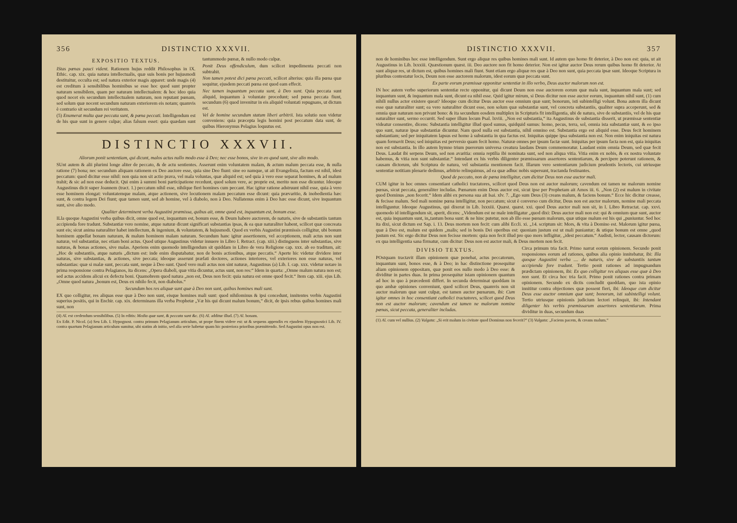356 DISTINCTIO XXXVII.
EXPOSITIO TEXTUS.
IStas pœnas pauci vident. Rationem hujus reddit Philosophus in IX. Ethic. cap. xix. quia natura intellectualis, quæ suis bonis per hujusmodi destituitur, occulta est; sed natura exterior magis apparet: unde magis (4) est creditum à sensibilibus hominibus se esse hoc quod sunt propter naturam sensibilem, quam per naturam intellectualem: & hoc ideo quia quod nocet eis secundum intellectualem naturam, non reputant pœnam, sed solum quæ nocent secundum naturam exteriorem eis notam; quamvis è contrario sit secundum rei veritatem.
(5) Enumerat multa quæ peccata sunt, & pœna peccati. Intelligendum est de his quæ sunt in genere culpæ; alias falsum esset: quia quædam sunt tantummodo pœnæ, & nullo modo culpæ.
Ponit Deus offendiculum, dum scilicet impedimenta peccati non subtrahit.
Non tamen potest dici pœna peccati, scilicet alterius: quia illa pœna quæ sequitur, ejusdem peccati pœna est quod eam effecit.
Nec tamen inquantum peccata sunt, à Deo sunt. Quia peccata sunt aliquid, inquantum à voluntate procedunt; sed pœna peccata fiunt, secundum (6) quod invenitur in eis aliquid voluntati repugnans, ut dictum est.
Vel de homine secundum statum liberi arbitrii. Ista solutio non videtur conveniens: quia præcepta legis homini post peccatum data sunt, de quibus Hieronymus Pelagius loquutus est.
DISTINCTIO XXXVII.
Aliorum ponit sententiam, qui dicunt, malos actus nullo modo esse à Deo; nec esse bonos, sive in eo quod sunt, sive alio modo.
SUnt autem & alii plurimi longe aliter de peccato, & de actu sentientes. Asserunt enim voluntatem malam, & actum malum peccata esse, & nulla ratione (7) bona; nec secundum aliquam rationem ex Deo auctore esse, quia sine Deo fiunt: sine eo namque, ut ait Evangelista, factum est nihil, idest peccatum: quod dicitur esse nihil: non quia non sit actio prava, vel mala voluntas, quæ aliquid est; sed quia à vero esse separat homines, & ad malum trahit; & sic ad non esse deducit. Qui enim à summi boni participatione recedunt, quod solum vere, ac proprie est, merito non esse dicuntur. Ideoque Augustinus dicit super Joannem (tract. 1.) peccatum nihil esse, nihilque fieri homines cum peccant. Hac igitur ratione adstruunt nihil esse, quia à vero esse hominem elongat: voluntatemque malam, atque actionem, sive locutionem malam peccatum esse dicunt: quia prævaritio, & inobedientia hæc sunt, & contra legem Dei fiunt; quæ tamen sunt, sed ab homine, vel à diabolo, non à Deo. Nullatenus enim à Deo hæc esse dicunt, sive inquantum sunt, sive alio modo.
Qualiter determinent verba Augustini præmissa, quibus ait, omne quod est, inquantum est, bonum esse.
ILla quoque Augustini verba quibus dicit, omne quod est, inquantum est, bonum esse, & Deum habere auctorem, de naturis, sive de substantiis tantum accipienda fore tradunt. Substantiæ vero nomine, atque naturæ dicunt significari substantias ipsas, & ea quæ naturaliter habent, scilicet quæ concreata sunt eis; sicut anima naturaliter habet intellectum, & ingenium, & voluntatem, & hujusmodi. Quod ex verbis Augustini præmissis colligitur, ubi bonum hominem appellat bonam naturam, & malum hominem malam naturam. Secundum hanc igitur assertionem, vel acceptionem, mali actus non sunt naturæ, vel substantiæ, nec etiam boni actus. Quod utique Augustinus videtur innuere in Libro I. Retract. (cap. xiii.) distinguens inter substantias, sive naturas, & bonas actiones, sive malas. Aperiens enim quomodo intelligendum sit quiddam in Libro de vera Religione cap. xxx. ab eo traditum, ait: „Hoc de substantiis, atque naturis „dictum est: inde enim disputabatur, non de bonis actionibus, atque peccatis.“ Aperte hic videtur dividere inter naturas, sive substantias, & actiones, sive peccata; ideoque asserunt præfati doctores, actiones interiores, vel exteriores non esse naturas, vel substantias: quæ si malæ sunt, peccata sunt, neque à Deo sunt. Quod vero mali actus non sint naturæ, Augustinus (a) Lib. I. cap. xxx. videtur notare in prima responsione contra Pelagianos, ita dicens: „Opera diaboli, quæ vitia dicuntur, actus sunt, non res:“ Idem in quarta: „Omne malum natura non est; sed actus accidens alicui ex defectu boni. Quamobrem quod natura „non est, Deus non fecit: quia natura est omne quod fecit.“ Item cap. xiii. ejus Lib. „Omne quod natura „bonum est, Deus ex nihilo fecit, non diabolus.“
Secundum hos res aliquæ sunt quæ à Deo non sunt, quibus homines mali sunt.
EX quo colligitur, res aliquas esse quæ à Deo non sunt, eisque homines mali sunt: quod nihilominus & ipsi concedunt, innitentes verbis Augustini superius positis, qui in Enchir. cap. xix. determinans illa verba Prophetæ „Væ his qui dicunt malum bonum,“ dicit, de ipsis rebus quibus homines mali sunt, non
(4) Al. est credendum sensibilibus. (5) In editis: Media quæ sunt, & peccata sunt &c. (6) Al. additur illud. (7) Al. bonam.
Ex Edit. P. Nicol. (a) Seu Lib. I. Hypognost. contra primum Pelagianum articulum, ut prope finem videre est: ut & sequens appendix ex ejusdem Hypognostici Lib. IV. contra quartum Pelagianum articulum sumitur, ubi statim ab initio, sed alia serie habetur quam hic posteriora prioribus præmittendo. Sed Augustini opus non est.
DISTINCTIO XXXVII. 357
non de hominibus hoc esse intelligendum. Sunt ergo aliquæ res quibus homines mali sunt. Id autem quo homo fit deterior, à Deo non est: quia, ut ait Augustinus in Lib. lxxxiii. Quæstionum quæst. iii. Deo auctore non fit homo deterior. Non est igitur auctor Deus rerum quibus homo fit deterior. At sunt aliquæ res, ut dictum est, quibus homines mali fiunt. Sunt etiam ergo aliquæ res quæ à Deo non sunt, quia peccata ipsæ sunt. Ideoque Scriptura in pluribus contestatur locis, Deum non esse auctorem malorum, idest eorum quæ peccata sunt.
Ex parte eorum præmissæ opponitur sententiæ in illo verbo, Deus auctor malorum non est.
IN hoc autem verbo superiorum sententiæ recte opponitur, qui dicunt Deum non esse auctorem eorum quæ mala sunt, inquantum mala sunt; sed inquantum sunt, & inquantum mala sunt, dicunt ea nihil esse. Quid igitur mirum, si Deus dicitur non esse auctor eorum, inquantum nihil sunt, (1) cum nihili nullus actor existere queat? Ideoque cum dicitur Deus auctor esse omnium quæ sunt; bonorum, isti subintelligi volunt. Bona autem illa dicunt esse quæ naturaliter sunt; ea vero naturaliter dicunt esse, non solum quæ substantiæ sunt, vel concreta substantiis, qualiter supra acceperunt, sed & omnia quæ naturam non privant bono: & ita secundum eosdem multiplex in Scripturis fit intelligentia, ubi de natura, sive de substantiis, vel de his quæ naturaliter sunt, sermo occurrit. Sed super illum locum Psal. lxviii. „Non est substantia,“ ita Augustinus de substantia disserit, ut præmissæ sententiæ videatur consentire, dicens: Substantia intelligitur illud quod sumus, quidquid sumus: homo, pecus, terra, sol, omnia ista substantiæ sunt, & eo ipso quo sunt, naturæ ipsæ substantiæ dicuntur. Nam quod nulla est substantia, nihil omnino est. Substantia ergo est aliquid esse. Deus fecit hominem substantiam; sed per iniquitatem lapsus est homo à substantia in qua factus est. Iniquitas quippe ipsa substantia non est. Non enim iniquitas est natura quam formavit Deus; sed iniquitas est perversio quam fecit homo. Naturæ omnes per ipsum factæ sunt. Iniquitas per ipsum facta non est, quia iniquitas non est substantia. In illo autem hymno trium puerorum universa creatura laudans Deum commemoratur. Laudant enim omnia Deum, sed quæ fecit Deus. Laudat ibi serpens Deum, sed non avaritia: omnia reptilia ibi nominata sunt, sed non aliqua vitia. Vitia enim ex nobis, & ex nostra voluntate habemus, & vitia non sunt substantiæ.“ Intendant ex his verbis diligenter præmissarum assertores sententiarum, & percipere poterunt rationem, & causam dictorum, ubi Scriptura de natura, vel substantia mentionem facit. Illarum vero sententiarum judicium prudentis lectoris, cui utriusque sententiæ notitiam plenarie dedimus, arbitrio relinquimus, ad ea quæ adhuc nobis supersunt, tractanda festinantes.
Quod de peccato, non de pœna intelligitur, cum dicitur Deus non esse auctor mali.
CUM igitur in hoc omnes consentiant catholici tractatores, scilicet quod Deus non est auctor malorum; cavendum est tamen ne malorum nomine pœnas, sicut peccata, generaliter includas. Pœnarum enim Deus auctor est, sicut ipse per Prophetam ait Amos iii. 6. „Non (2) est malum in civitate quod Dominus „non fecerit.“ Idem alibi ex persona sua ait Isai. xlv. 7. „Ego sum Deus (3) creans malum, & faciens bonum.“ Ecce hic dicitur creasse, & fecisse malum. Sed mali nomine pœna intelligitur, non peccatum; sicut è converso cum dicitur, Deus non est auctor malorum, nomine mali peccata intelliguntur. Ideoque Augustinus, qui dixerat in Lib. lxxxiii. Quæst. quæst. xxi. quod Deus auctor mali non sit, in I. Libro Retractat. cap. xxvi. quomodo id intelligendum sit, aperit, dicens: „Videndum est ne male intelligatur „quod dixi: Deus auctor mali non est: qui & omnium quæ sunt, auctor est, quia inquantum sunt, in„tantum bona sunt: & ne hinc putetur, non ab illo esse pœnam malorum, quæ utique malum est his qui „puniuntur. Sed hoc ita dixi, sicut dictum est Sap. i. 13. Deus mortem non fecit: cum alibi Eccli. xi. „14. scriptum sit: Mors, & vita à Domino est. Malorum igitur pœna, quæ à Deo est, malum est quidem „malis; sed in bonis Dei operibus est: quoniam justum est ut mali puniantur; & utique bonum est omne „quod justum est. Sic ergo dicitur Deus non fecisse mortem: quia non fecit illud pro quo mors infligitur, „idest peccatum.“ Audisti, lector, causam dictorum: ex qua intelligentia sana firmatur, cum dicitur: Deus non est auctor mali, & Deus mortem non fecit.
DIVISIO TEXTUS.
POstquam tractavit illam opinionem quæ ponebat, actus peccatorum, inquantum sunt, bonos esse, & à Deo; in hac distinctione prosequitur aliam opinionem oppositam, quæ ponit eos nullo modo à Deo esse: & dividitur in partes duas. In prima prosequitur istam opinionem quantum ad hoc in quo à præcedenti differt. In secunda determinat quoddam in quo ambæ opiniones conveniunt, quod scilicet Deus, quamvis non sit auctor malorum quæ sunt culpæ, est tamen auctor pœnarum, ibi: Cum igitur omnes in hoc consentiant catholici tractatores, scilicet quod Deus non est auctor malorum; cavendum est tamen ne malorum nomine pœnas, sicut peccata, generaliter includas.
Circa primum tria facit. Primo narrat eorum opinionem. Secundo ponit responsiones eorum ad rationes, quibus alia opinio innitebatur, ibi: Illa quoque Augustini verba .... de naturis, sive de substantiis tantum accipienda fore tradunt. Tertio ponit rationes ad impugnandum prædictam opinionem, ibi: Ex quo colligitur res aliquas esse quæ à Deo non sunt. Et circa hoc tria facit. Primo ponit rationes contra primam opinionem. Secundo ex dictis concludit quoddam, quo ista opinio innititur contra objectiones quæ possent fieri, ibi: Ideoque cum dicitur Deus esse auctor omnium quæ sunt; bonorum, isti subintelligi volunt. Tertio utriusque opinionis judicium lectori relinquit, ibi: Intendant diligenter his verbis præmissarum assertores sententiarum. Prima dividitur in duas, secundum duas
(1) Al. cum vel nullius. (2) Vulgata: „Si erit malum in civitate quod Dominus non fecerit?“ (3) Vulgata: „Faciens pacem, & creans malum.“